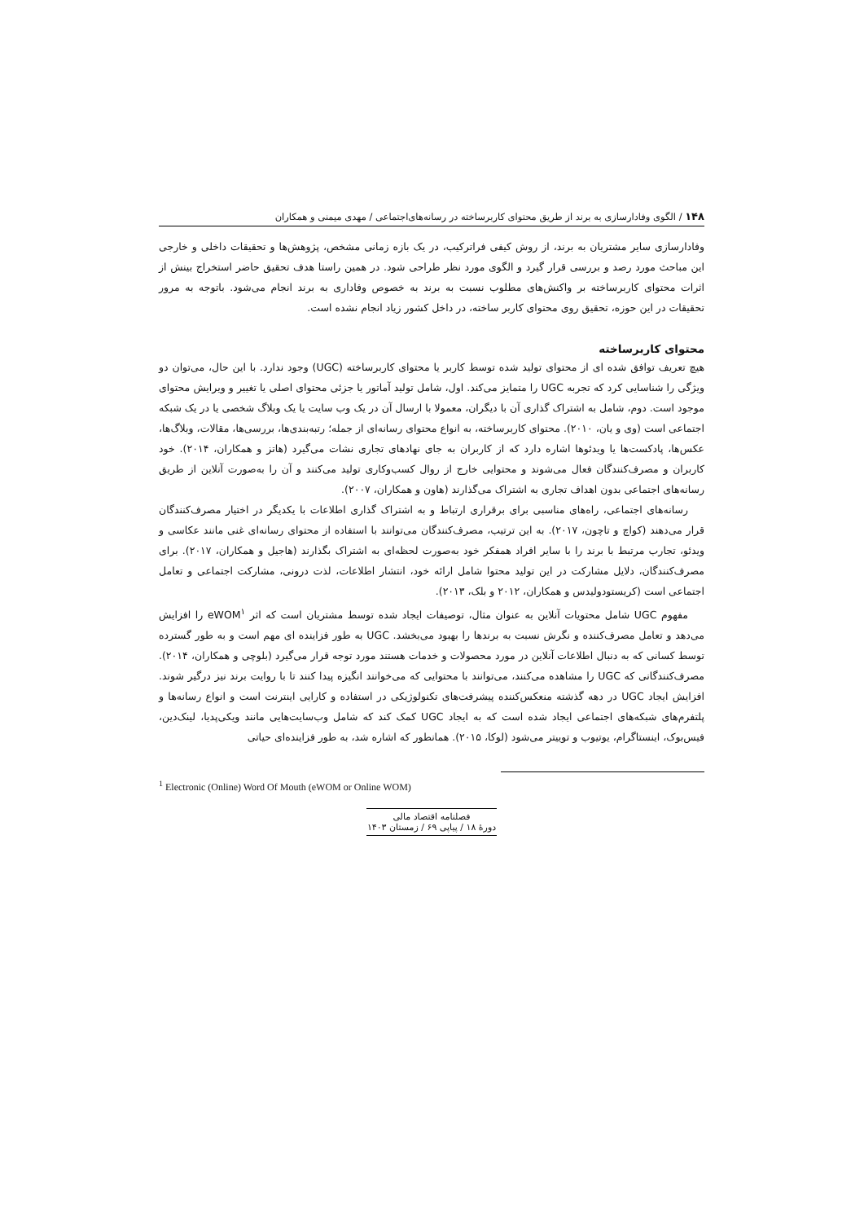۱۴۸ / الگوی وفادارسازی به برند از طریق محتوای کاربرساخته در رسانه‌های‌اجتماعی / مهدی میمنی و همکاران
وفادارسازی سایر مشتریان به برند، از روش کیفی فراترکیب، در یک بازه زمانی مشخص، پژوهش‌ها و تحقیقات داخلی و خارجی این مباحث مورد رصد و بررسی قرار گیرد و الگوی مورد نظر طراحی شود. در همین راستا هدف تحقیق حاضر استخراج بینش از اثرات محتوای کاربرساخته بر واکنش‌های مطلوب نسبت به برند به خصوص وفاداری به برند انجام می‌شود. باتوجه به مرور تحقیقات در این حوزه، تحقیق روی محتوای کاربر ساخته، در داخل کشور زیاد انجام نشده است.
محتوای کاربرساخته
هیچ تعریف توافق شده ای از محتوای تولید شده توسط کاربر یا محتوای کاربرساخته (UGC) وجود ندارد. با این حال، می‌توان دو ویژگی را شناسایی کرد که تجربه UGC را متمایز می‌کند. اول، شامل تولید آماتور یا جزئی محتوای اصلی یا تغییر و ویرایش محتوای موجود است. دوم، شامل به اشتراک گذاری آن با دیگران، معمولا با ارسال آن در یک وب سایت یا یک وبلاگ شخصی یا در یک شبکه اجتماعی است (وی و یان، ۲۰۱۰). محتوای کاربرساخته، به انواع محتوای رسانه‌ای از جمله؛ رتبه‌بندی‌ها، بررسی‌ها، مقالات، وبلاگ‌ها، عکس‌ها، پادکست‌ها یا ویدئوها اشاره دارد که از کاربران به جای نهادهای تجاری نشات می‌گیرد (هاتز و همکاران، ۲۰۱۴). خود کاربران و مصرف‌کنندگان فعال می‌شوند و محتوایی خارج از روال کسب‌وکاری تولید می‌کنند و آن را به‌صورت آنلاین از طریق رسانه‌های اجتماعی بدون اهداف تجاری به اشتراک می‌گذارند (هاون و همکاران، ۲۰۰۷).
رسانه‌های اجتماعی، راه‌های مناسبی برای برقراری ارتباط و به اشتراک گذاری اطلاعات با یکدیگر در اختیار مصرف‌کنندگان قرار می‌دهند (کواچ و تاچون، ۲۰۱۷). به این ترتیب، مصرف‌کنندگان می‌توانند با استفاده از محتوای رسانه‌ای غنی مانند عکاسی و ویدئو، تجارب مرتبط با برند را با سایر افراد همفکر خود به‌صورت لحظه‌ای به اشتراک بگذارند (هاجیل و همکاران، ۲۰۱۷). برای مصرف‌کنندگان، دلایل مشارکت در این تولید محتوا شامل ارائه خود، انتشار اطلاعات، لذت درونی، مشارکت اجتماعی و تعامل اجتماعی است (کریستودولیدس و همکاران، ۲۰۱۲ و بلک، ۲۰۱۳).
مفهوم UGC شامل محتویات آنلاین به عنوان مثال، توصیفات ایجاد شده توسط مشتریان است که اثر eWOM<sup>۱</sup> را افزایش می‌دهد و تعامل مصرف‌کننده و نگرش نسبت به برندها را بهبود می‌بخشد. UGC به طور فزاینده ای مهم است و به طور گسترده توسط کسانی که به دنبال اطلاعات آنلاین در مورد محصولات و خدمات هستند مورد توجه قرار می‌گیرد (بلوچی و همکاران، ۲۰۱۴). مصرف‌کنندگانی که UGC را مشاهده می‌کنند، می‌توانند با محتوایی که می‌خوانند انگیزه پیدا کنند تا با روایت برند نیز درگیر شوند. افزایش ایجاد UGC در دهه گذشته منعکس‌کننده پیشرفت‌های تکنولوژیکی در استفاده و کارایی اینترنت است و انواع رسانه‌ها و پلتفرم‌های شبکه‌های اجتماعی ایجاد شده است که به ایجاد UGC کمک کند که شامل وب‌سایت‌هایی مانند ویکی‌پدیا، لینک‌دین، فیس‌بوک، اینستاگرام، یوتیوب و توییتر می‌شود (لوکا، ۲۰۱۵). همانطور که اشاره شد، به طور فزاینده‌ای حیاتی
<sup>1</sup> Electronic (Online) Word Of Mouth (eWOM or Online WOM)
فصلنامه اقتصاد مالی
دورهٔ ۱۸ / پیاپی ۶۹ / زمستان ۱۴۰۳